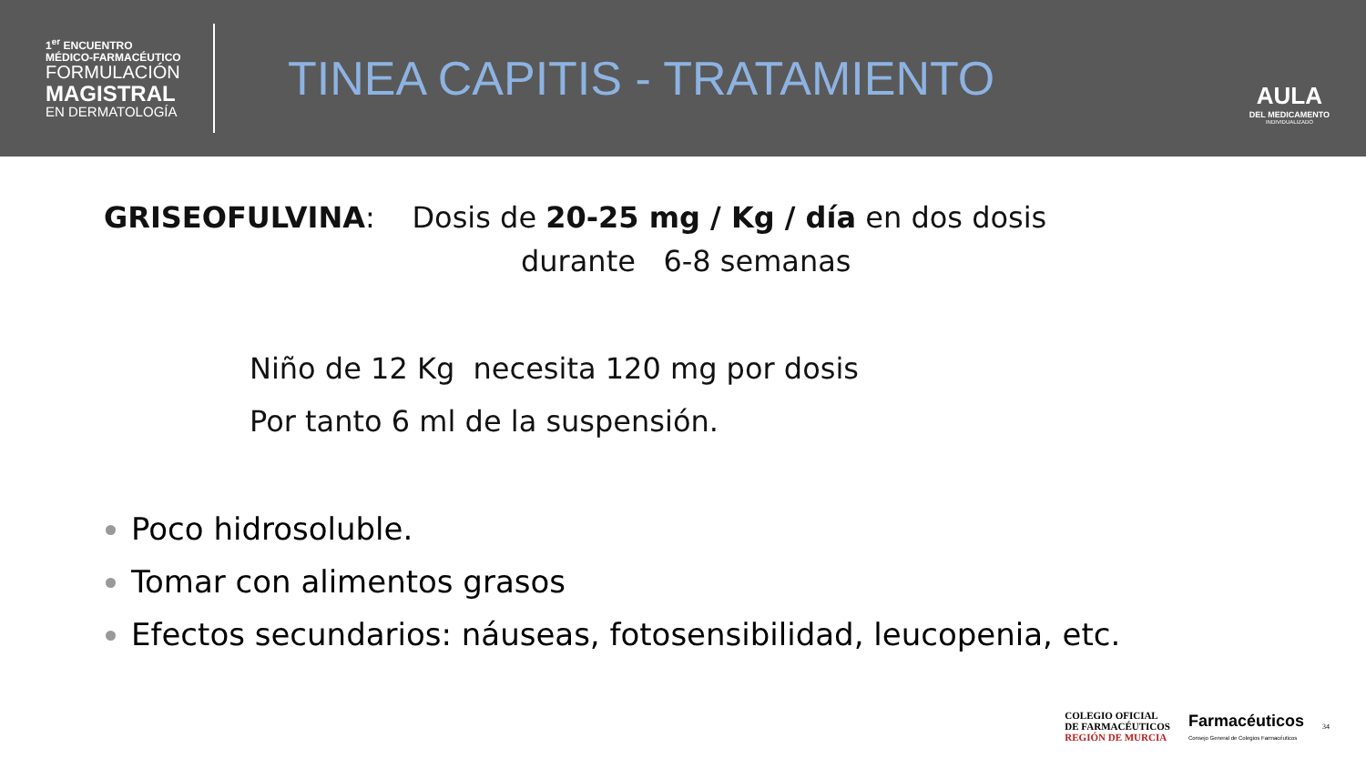1<sup>er</sup> ENCUENTRO
MÉDICO-FARMACÉUTICO
FORMULACIÓN
MAGISTRAL
EN DERMATOLOGÍA
TINEA CAPITIS - TRATAMIENTO
AULA
DEL MEDICAMENTO
INDIVIDUALIZADO
GRISEOFULVINA: Dosis de 20-25 mg / Kg / día en dos dosis
durante 6-8 semanas
Niño de 12 Kg necesita 120 mg por dosis
Por tanto 6 ml de la suspensión.
Poco hidrosoluble.
Tomar con alimentos grasos
Efectos secundarios: náuseas, fotosensibilidad, leucopenia, etc.
COLEGIO OFICIAL
DE FARMACÉUTICOS
REGIÓN DE MURCIA
Farmacéuticos
Consejo General de Colegios Farmacéuticos
34